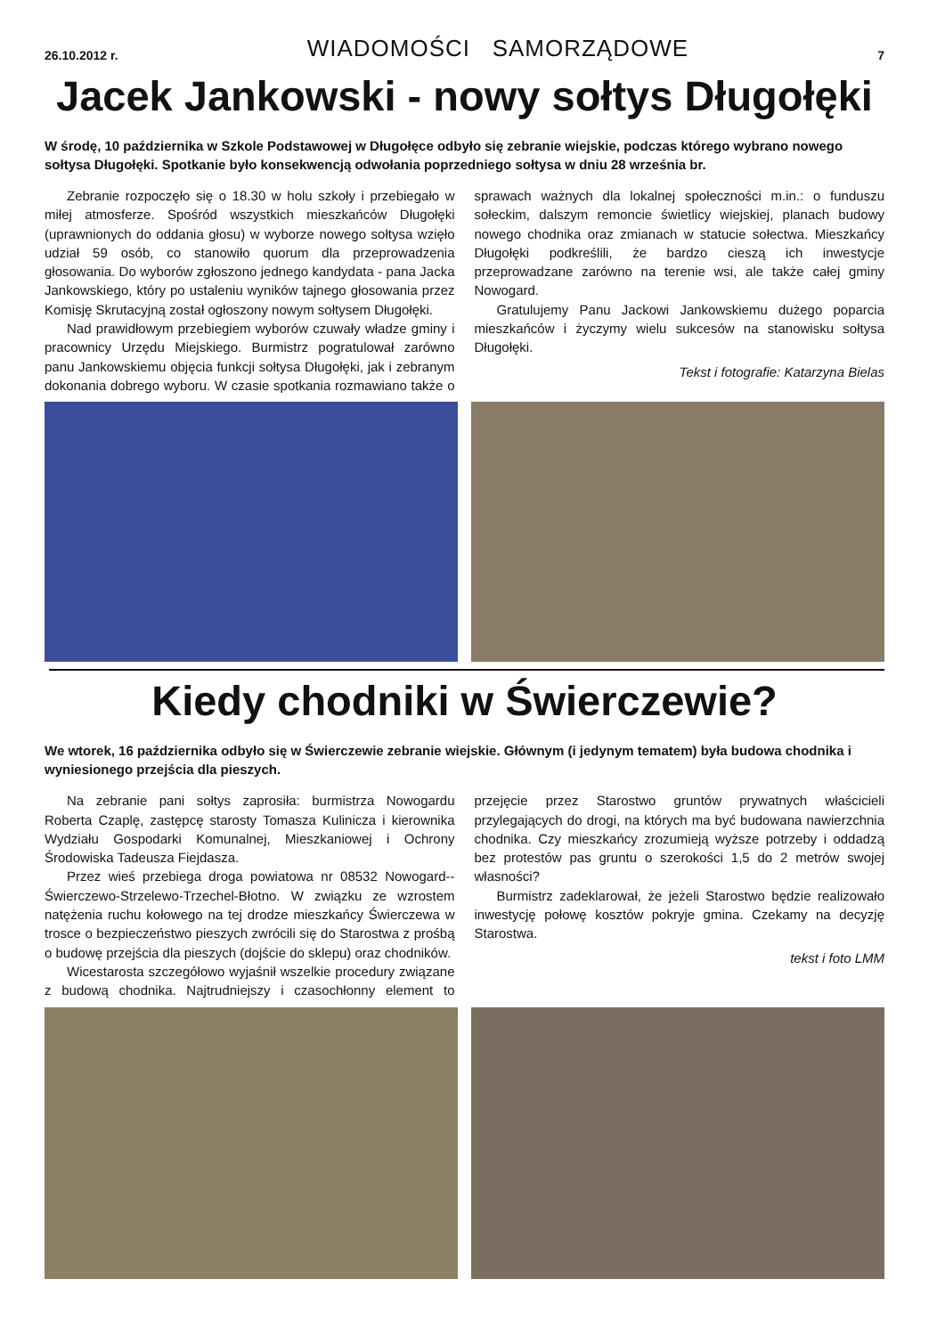26.10.2012 r. WIADOMOŚCI SAMORZĄDOWE 7
Jacek Jankowski - nowy sołtys Długołęki
W środę, 10 października w Szkole Podstawowej w Długołęce odbyło się zebranie wiejskie, podczas którego wybrano nowego sołtysa Długołęki. Spotkanie było konsekwencją odwołania poprzedniego sołtysa w dniu 28 września br.
Zebranie rozpoczęło się o 18.30 w holu szkoły i przebiegało w miłej atmosferze. Spośród wszystkich mieszkańców Długołęki (uprawnionych do oddania głosu) w wyborze nowego sołtysa wzięło udział 59 osób, co stanowiło quorum dla przeprowadzenia głosowania. Do wyborów zgłoszono jednego kandydata - pana Jacka Jankowskiego, który po ustaleniu wyników tajnego głosowania przez Komisję Skrutacyjną został ogłoszony nowym sołtysem Długołęki.
Nad prawidłowym przebiegiem wyborów czuwały władze gminy i pracownicy Urzędu Miejskiego. Burmistrz pogratulował zarówno panu Jankowskiemu objęcia funkcji sołtysa Długołęki, jak i zebranym dokonania dobrego wyboru. W czasie spotkania rozmawiano także o sprawach ważnych dla lokalnej społeczności m.in.: o funduszu sołeckim, dalszym remoncie świetlicy wiejskiej, planach budowy nowego chodnika oraz zmianach w statucie sołectwa. Mieszkańcy Długołęki podkreślili, że bardzo cieszą ich inwestycje przeprowadzane zarówno na terenie wsi, ale także całej gminy Nowogard.
Gratulujemy Panu Jackowi Jankowskiemu dużego poparcia mieszkańców i życzymy wielu sukcesów na stanowisku sołtysa Długołęki.
Tekst i fotografie: Katarzyna Bielas
Kiedy chodniki w Świerczewie?
We wtorek, 16 października odbyło się w Świerczewie zebranie wiejskie. Głównym (i jedynym tematem) była budowa chodnika i wyniesionego przejścia dla pieszych.
Na zebranie pani sołtys zaprosiła: burmistrza Nowogardu Roberta Czaplę, zastępcę starosty Tomasza Kulinicza i kierownika Wydziału Gospodarki Komunalnej, Mieszkaniowej i Ochrony Środowiska Tadeusza Fiejdasza.
Przez wieś przebiega droga powiatowa nr 08532 Nowogard--Świerczewo-Strzelewo-Trzechel-Błotno. W związku ze wzrostem natężenia ruchu kołowego na tej drodze mieszkańcy Świerczewa w trosce o bezpieczeństwo pieszych zwrócili się do Starostwa z prośbą o budowę przejścia dla pieszych (dojście do sklepu) oraz chodników.
Wicestarosta szczegółowo wyjaśnił wszelkie procedury związane z budową chodnika. Najtrudniejszy i czasochłonny element to przejęcie przez Starostwo gruntów prywatnych właścicieli przylegających do drogi, na których ma być budowana nawierzchnia chodnika. Czy mieszkańcy zrozumieją wyższe potrzeby i oddadzą bez protestów pas gruntu o szerokości 1,5 do 2 metrów swojej własności?
Burmistrz zadeklarował, że jeżeli Starostwo będzie realizowało inwestycję połowę kosztów pokryje gmina. Czekamy na decyzję Starostwa.
tekst i foto LMM